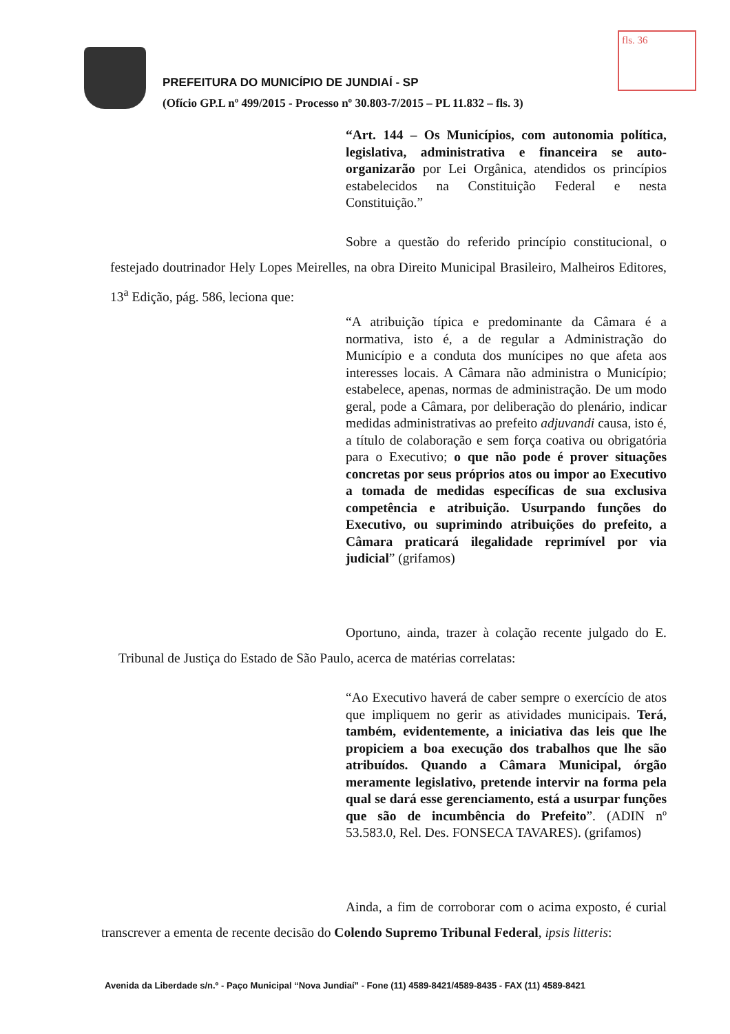fls. 36
PREFEITURA DO MUNICÍPIO DE JUNDIAÍ - SP
(Ofício GP.L nº 499/2015 - Processo nº 30.803-7/2015 – PL 11.832 – fls. 3)
“Art. 144 – Os Municípios, com autonomia política, legislativa, administrativa e financeira se auto-organizarão por Lei Orgânica, atendidos os princípios estabelecidos na Constituição Federal e nesta Constituição.”
Sobre a questão do referido princípio constitucional, o festejado doutrinador Hely Lopes Meirelles, na obra Direito Municipal Brasileiro, Malheiros Editores, 13<sup>a</sup> Edição, pág. 586, leciona que:
“A atribuição típica e predominante da Câmara é a normativa, isto é, a de regular a Administração do Município e a conduta dos munícipes no que afeta aos interesses locais. A Câmara não administra o Município; estabelece, apenas, normas de administração. De um modo geral, pode a Câmara, por deliberação do plenário, indicar medidas administrativas ao prefeito adjuvandi causa, isto é, a título de colaboração e sem força coativa ou obrigatória para o Executivo; o que não pode é prover situações concretas por seus próprios atos ou impor ao Executivo a tomada de medidas específicas de sua exclusiva competência e atribuição. Usurpando funções do Executivo, ou suprimindo atribuições do prefeito, a Câmara praticará ilegalidade reprimível por via judicial” (grifamos)
Oportuno, ainda, trazer à colação recente julgado do E. Tribunal de Justiça do Estado de São Paulo, acerca de matérias correlatas:
“Ao Executivo haverá de caber sempre o exercício de atos que impliquem no gerir as atividades municipais. Terá, também, evidentemente, a iniciativa das leis que lhe propiciem a boa execução dos trabalhos que lhe são atribuídos. Quando a Câmara Municipal, órgão meramente legislativo, pretende intervir na forma pela qual se dará esse gerenciamento, está a usurpar funções que são de incumbência do Prefeito”. (ADIN nº 53.583.0, Rel. Des. FONSECA TAVARES). (grifamos)
Ainda, a fim de corroborar com o acima exposto, é curial transcrever a ementa de recente decisão do Colendo Supremo Tribunal Federal, ipsis litteris:
Avenida da Liberdade s/n.º - Paço Municipal “Nova Jundiaí” - Fone (11) 4589-8421/4589-8435 - FAX (11) 4589-8421